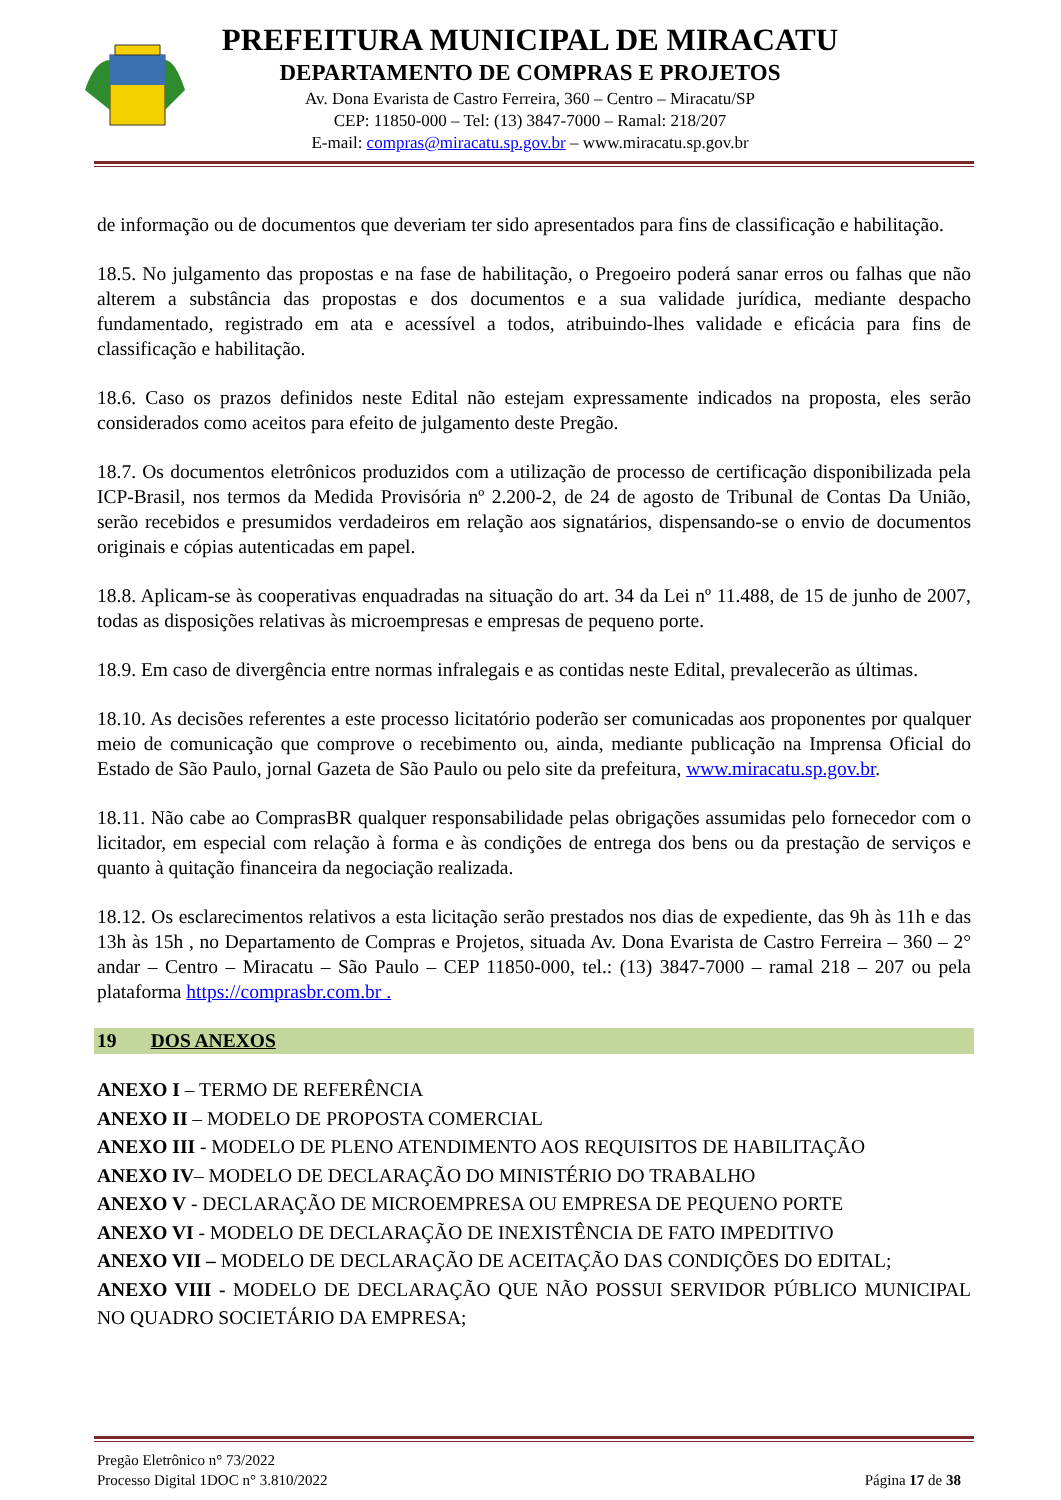PREFEITURA MUNICIPAL DE MIRACATU
DEPARTAMENTO DE COMPRAS E PROJETOS
Av. Dona Evarista de Castro Ferreira, 360 – Centro – Miracatu/SP
CEP: 11850-000 – Tel: (13) 3847-7000 – Ramal: 218/207
E-mail: compras@miracatu.sp.gov.br – www.miracatu.sp.gov.br
de informação ou de documentos que deveriam ter sido apresentados para fins de classificação e habilitação.
18.5. No julgamento das propostas e na fase de habilitação, o Pregoeiro poderá sanar erros ou falhas que não alterem a substância das propostas e dos documentos e a sua validade jurídica, mediante despacho fundamentado, registrado em ata e acessível a todos, atribuindo-lhes validade e eficácia para fins de classificação e habilitação.
18.6. Caso os prazos definidos neste Edital não estejam expressamente indicados na proposta, eles serão considerados como aceitos para efeito de julgamento deste Pregão.
18.7. Os documentos eletrônicos produzidos com a utilização de processo de certificação disponibilizada pela ICP-Brasil, nos termos da Medida Provisória nº 2.200-2, de 24 de agosto de Tribunal de Contas Da União, serão recebidos e presumidos verdadeiros em relação aos signatários, dispensando-se o envio de documentos originais e cópias autenticadas em papel.
18.8. Aplicam-se às cooperativas enquadradas na situação do art. 34 da Lei nº 11.488, de 15 de junho de 2007, todas as disposições relativas às microempresas e empresas de pequeno porte.
18.9. Em caso de divergência entre normas infralegais e as contidas neste Edital, prevalecerão as últimas.
18.10. As decisões referentes a este processo licitatório poderão ser comunicadas aos proponentes por qualquer meio de comunicação que comprove o recebimento ou, ainda, mediante publicação na Imprensa Oficial do Estado de São Paulo, jornal Gazeta de São Paulo ou pelo site da prefeitura, www.miracatu.sp.gov.br.
18.11. Não cabe ao ComprasBR qualquer responsabilidade pelas obrigações assumidas pelo fornecedor com o licitador, em especial com relação à forma e às condições de entrega dos bens ou da prestação de serviços e quanto à quitação financeira da negociação realizada.
18.12. Os esclarecimentos relativos a esta licitação serão prestados nos dias de expediente, das 9h às 11h e das 13h às 15h , no Departamento de Compras e Projetos, situada Av. Dona Evarista de Castro Ferreira – 360 – 2° andar – Centro – Miracatu – São Paulo – CEP 11850-000, tel.: (13) 3847-7000 – ramal 218 – 207 ou pela plataforma https://comprasbr.com.br .
19 DOS ANEXOS
ANEXO I – TERMO DE REFERÊNCIA
ANEXO II – MODELO DE PROPOSTA COMERCIAL
ANEXO III - MODELO DE PLENO ATENDIMENTO AOS REQUISITOS DE HABILITAÇÃO
ANEXO IV– MODELO DE DECLARAÇÃO DO MINISTÉRIO DO TRABALHO
ANEXO V - DECLARAÇÃO DE MICROEMPRESA OU EMPRESA DE PEQUENO PORTE
ANEXO VI - MODELO DE DECLARAÇÃO DE INEXISTÊNCIA DE FATO IMPEDITIVO
ANEXO VII – MODELO DE DECLARAÇÃO DE ACEITAÇÃO DAS CONDIÇÕES DO EDITAL;
ANEXO VIII - MODELO DE DECLARAÇÃO QUE NÃO POSSUI SERVIDOR PÚBLICO MUNICIPAL NO QUADRO SOCIETÁRIO DA EMPRESA;
Pregão Eletrônico n° 73/2022
Processo Digital 1DOC n° 3.810/2022 Página 17 de 38